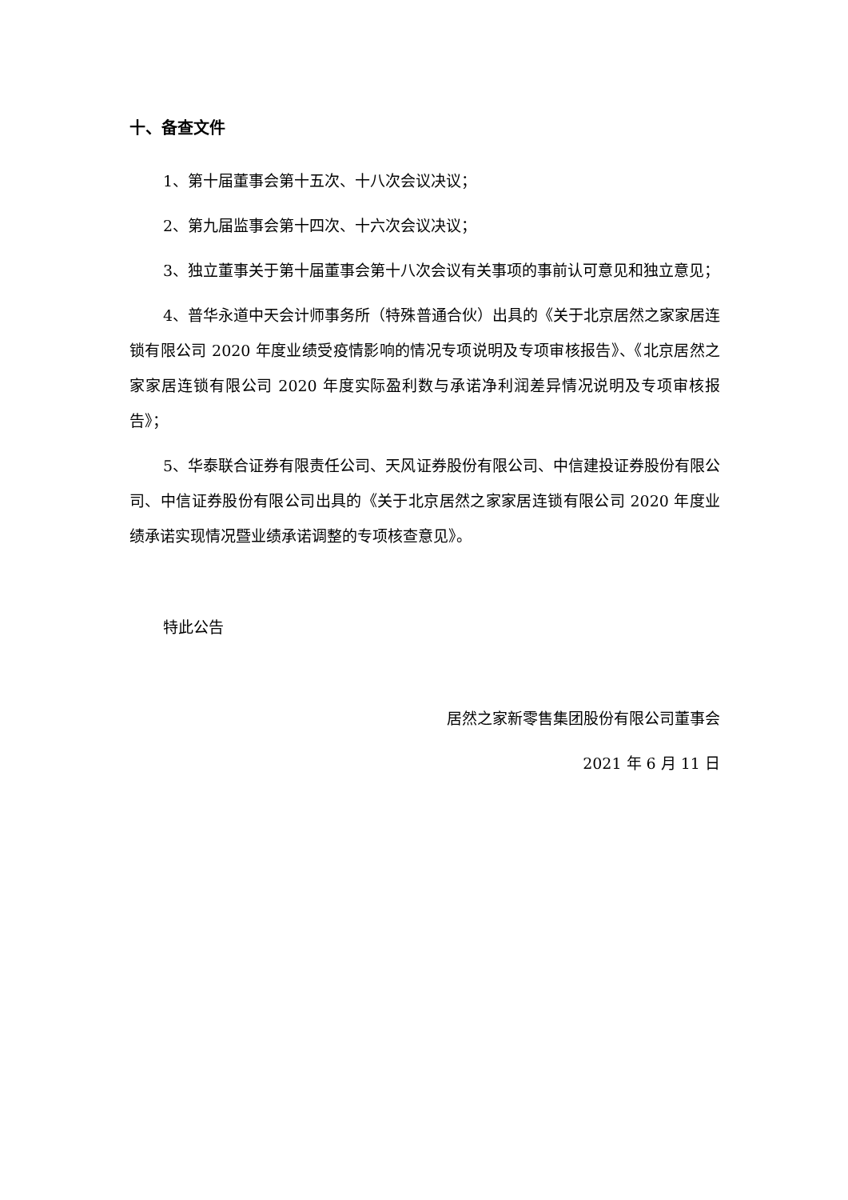十、备查文件
1、第十届董事会第十五次、十八次会议决议；
2、第九届监事会第十四次、十六次会议决议；
3、独立董事关于第十届董事会第十八次会议有关事项的事前认可意见和独立意见；
4、普华永道中天会计师事务所（特殊普通合伙）出具的《关于北京居然之家家居连锁有限公司 2020 年度业绩受疫情影响的情况专项说明及专项审核报告》、《北京居然之家家居连锁有限公司 2020 年度实际盈利数与承诺净利润差异情况说明及专项审核报告》；
5、华泰联合证券有限责任公司、天风证券股份有限公司、中信建投证券股份有限公司、中信证券股份有限公司出具的《关于北京居然之家家居连锁有限公司 2020 年度业绩承诺实现情况暨业绩承诺调整的专项核查意见》。
特此公告
居然之家新零售集团股份有限公司董事会
2021 年 6 月 11 日